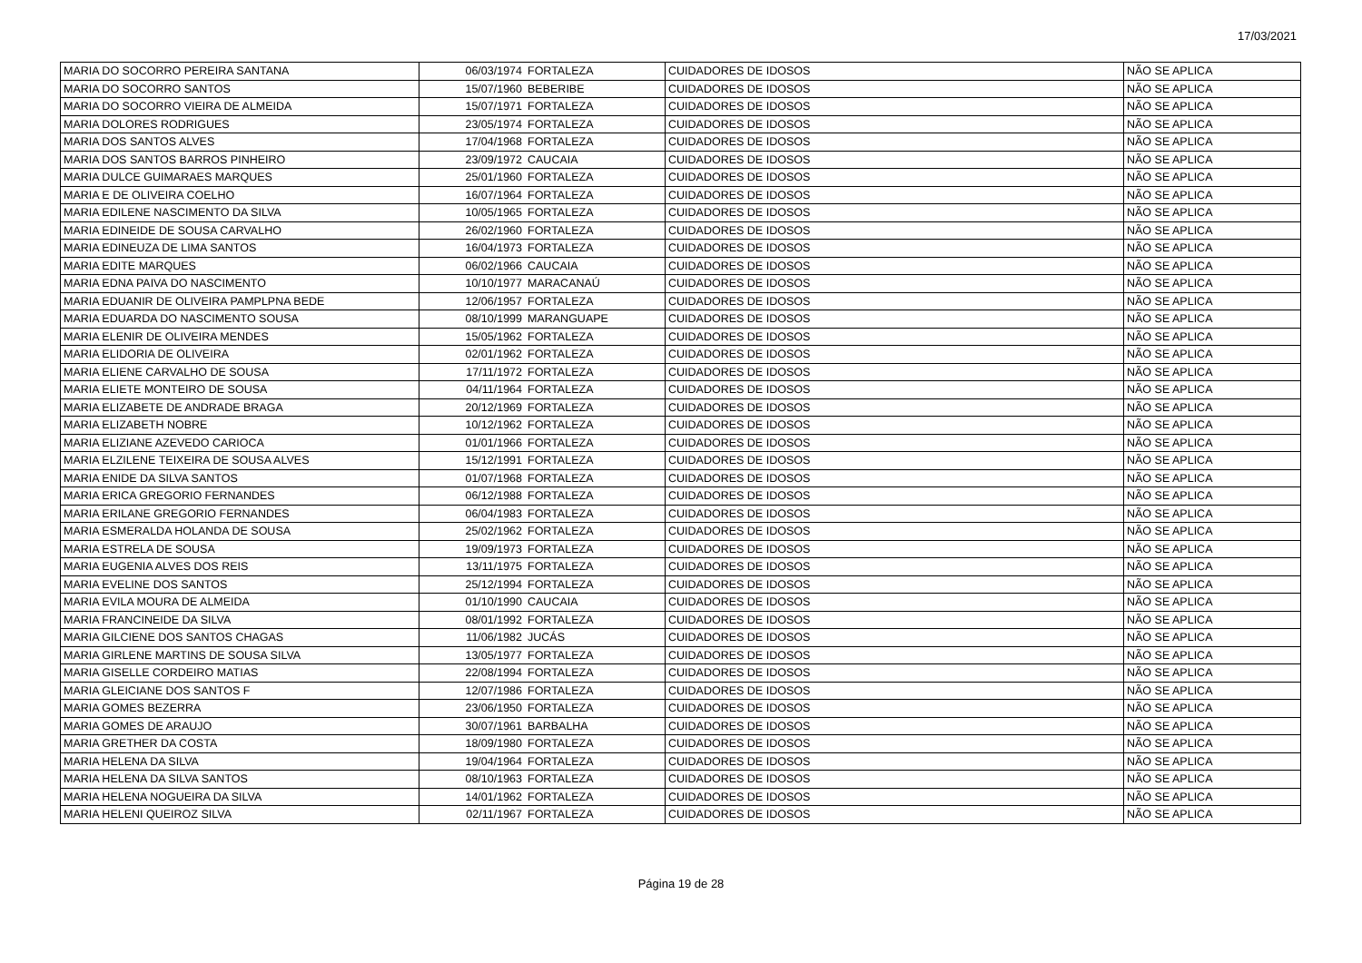17/03/2021
| MARIA DO SOCORRO PEREIRA SANTANA | 06/03/1974 | FORTALEZA | CUIDADORES DE IDOSOS | NÃO SE APLICA |
| MARIA DO SOCORRO SANTOS | 15/07/1960 | BEBERIBE | CUIDADORES DE IDOSOS | NÃO SE APLICA |
| MARIA DO SOCORRO VIEIRA DE ALMEIDA | 15/07/1971 | FORTALEZA | CUIDADORES DE IDOSOS | NÃO SE APLICA |
| MARIA DOLORES RODRIGUES | 23/05/1974 | FORTALEZA | CUIDADORES DE IDOSOS | NÃO SE APLICA |
| MARIA DOS SANTOS ALVES | 17/04/1968 | FORTALEZA | CUIDADORES DE IDOSOS | NÃO SE APLICA |
| MARIA DOS SANTOS BARROS PINHEIRO | 23/09/1972 | CAUCAIA | CUIDADORES DE IDOSOS | NÃO SE APLICA |
| MARIA DULCE GUIMARAES MARQUES | 25/01/1960 | FORTALEZA | CUIDADORES DE IDOSOS | NÃO SE APLICA |
| MARIA E DE OLIVEIRA COELHO | 16/07/1964 | FORTALEZA | CUIDADORES DE IDOSOS | NÃO SE APLICA |
| MARIA EDILENE NASCIMENTO DA SILVA | 10/05/1965 | FORTALEZA | CUIDADORES DE IDOSOS | NÃO SE APLICA |
| MARIA EDINEIDE DE SOUSA CARVALHO | 26/02/1960 | FORTALEZA | CUIDADORES DE IDOSOS | NÃO SE APLICA |
| MARIA EDINEUZA DE LIMA SANTOS | 16/04/1973 | FORTALEZA | CUIDADORES DE IDOSOS | NÃO SE APLICA |
| MARIA EDITE MARQUES | 06/02/1966 | CAUCAIA | CUIDADORES DE IDOSOS | NÃO SE APLICA |
| MARIA EDNA PAIVA DO NASCIMENTO | 10/10/1977 | MARACANAÚ | CUIDADORES DE IDOSOS | NÃO SE APLICA |
| MARIA EDUANIR DE OLIVEIRA PAMPLPNA BEDE | 12/06/1957 | FORTALEZA | CUIDADORES DE IDOSOS | NÃO SE APLICA |
| MARIA EDUARDA DO NASCIMENTO SOUSA | 08/10/1999 | MARANGUAPE | CUIDADORES DE IDOSOS | NÃO SE APLICA |
| MARIA ELENIR DE OLIVEIRA MENDES | 15/05/1962 | FORTALEZA | CUIDADORES DE IDOSOS | NÃO SE APLICA |
| MARIA ELIDORIA DE OLIVEIRA | 02/01/1962 | FORTALEZA | CUIDADORES DE IDOSOS | NÃO SE APLICA |
| MARIA ELIENE CARVALHO DE SOUSA | 17/11/1972 | FORTALEZA | CUIDADORES DE IDOSOS | NÃO SE APLICA |
| MARIA ELIETE MONTEIRO DE SOUSA | 04/11/1964 | FORTALEZA | CUIDADORES DE IDOSOS | NÃO SE APLICA |
| MARIA ELIZABETE DE ANDRADE BRAGA | 20/12/1969 | FORTALEZA | CUIDADORES DE IDOSOS | NÃO SE APLICA |
| MARIA ELIZABETH NOBRE | 10/12/1962 | FORTALEZA | CUIDADORES DE IDOSOS | NÃO SE APLICA |
| MARIA ELIZIANE AZEVEDO CARIOCA | 01/01/1966 | FORTALEZA | CUIDADORES DE IDOSOS | NÃO SE APLICA |
| MARIA ELZILENE TEIXEIRA DE SOUSA ALVES | 15/12/1991 | FORTALEZA | CUIDADORES DE IDOSOS | NÃO SE APLICA |
| MARIA ENIDE DA SILVA SANTOS | 01/07/1968 | FORTALEZA | CUIDADORES DE IDOSOS | NÃO SE APLICA |
| MARIA ERICA GREGORIO FERNANDES | 06/12/1988 | FORTALEZA | CUIDADORES DE IDOSOS | NÃO SE APLICA |
| MARIA ERILANE GREGORIO FERNANDES | 06/04/1983 | FORTALEZA | CUIDADORES DE IDOSOS | NÃO SE APLICA |
| MARIA ESMERALDA HOLANDA DE SOUSA | 25/02/1962 | FORTALEZA | CUIDADORES DE IDOSOS | NÃO SE APLICA |
| MARIA ESTRELA DE SOUSA | 19/09/1973 | FORTALEZA | CUIDADORES DE IDOSOS | NÃO SE APLICA |
| MARIA EUGENIA ALVES DOS REIS | 13/11/1975 | FORTALEZA | CUIDADORES DE IDOSOS | NÃO SE APLICA |
| MARIA EVELINE DOS SANTOS | 25/12/1994 | FORTALEZA | CUIDADORES DE IDOSOS | NÃO SE APLICA |
| MARIA EVILA MOURA DE ALMEIDA | 01/10/1990 | CAUCAIA | CUIDADORES DE IDOSOS | NÃO SE APLICA |
| MARIA FRANCINEIDE DA SILVA | 08/01/1992 | FORTALEZA | CUIDADORES DE IDOSOS | NÃO SE APLICA |
| MARIA GILCIENE DOS SANTOS CHAGAS | 11/06/1982 | JUCÁS | CUIDADORES DE IDOSOS | NÃO SE APLICA |
| MARIA GIRLENE MARTINS DE SOUSA SILVA | 13/05/1977 | FORTALEZA | CUIDADORES DE IDOSOS | NÃO SE APLICA |
| MARIA GISELLE CORDEIRO MATIAS | 22/08/1994 | FORTALEZA | CUIDADORES DE IDOSOS | NÃO SE APLICA |
| MARIA GLEICIANE DOS SANTOS F | 12/07/1986 | FORTALEZA | CUIDADORES DE IDOSOS | NÃO SE APLICA |
| MARIA GOMES BEZERRA | 23/06/1950 | FORTALEZA | CUIDADORES DE IDOSOS | NÃO SE APLICA |
| MARIA GOMES DE ARAUJO | 30/07/1961 | BARBALHA | CUIDADORES DE IDOSOS | NÃO SE APLICA |
| MARIA GRETHER DA COSTA | 18/09/1980 | FORTALEZA | CUIDADORES DE IDOSOS | NÃO SE APLICA |
| MARIA HELENA DA SILVA | 19/04/1964 | FORTALEZA | CUIDADORES DE IDOSOS | NÃO SE APLICA |
| MARIA HELENA DA SILVA SANTOS | 08/10/1963 | FORTALEZA | CUIDADORES DE IDOSOS | NÃO SE APLICA |
| MARIA HELENA NOGUEIRA DA SILVA | 14/01/1962 | FORTALEZA | CUIDADORES DE IDOSOS | NÃO SE APLICA |
| MARIA HELENI QUEIROZ SILVA | 02/11/1967 | FORTALEZA | CUIDADORES DE IDOSOS | NÃO SE APLICA |
Página 19 de 28